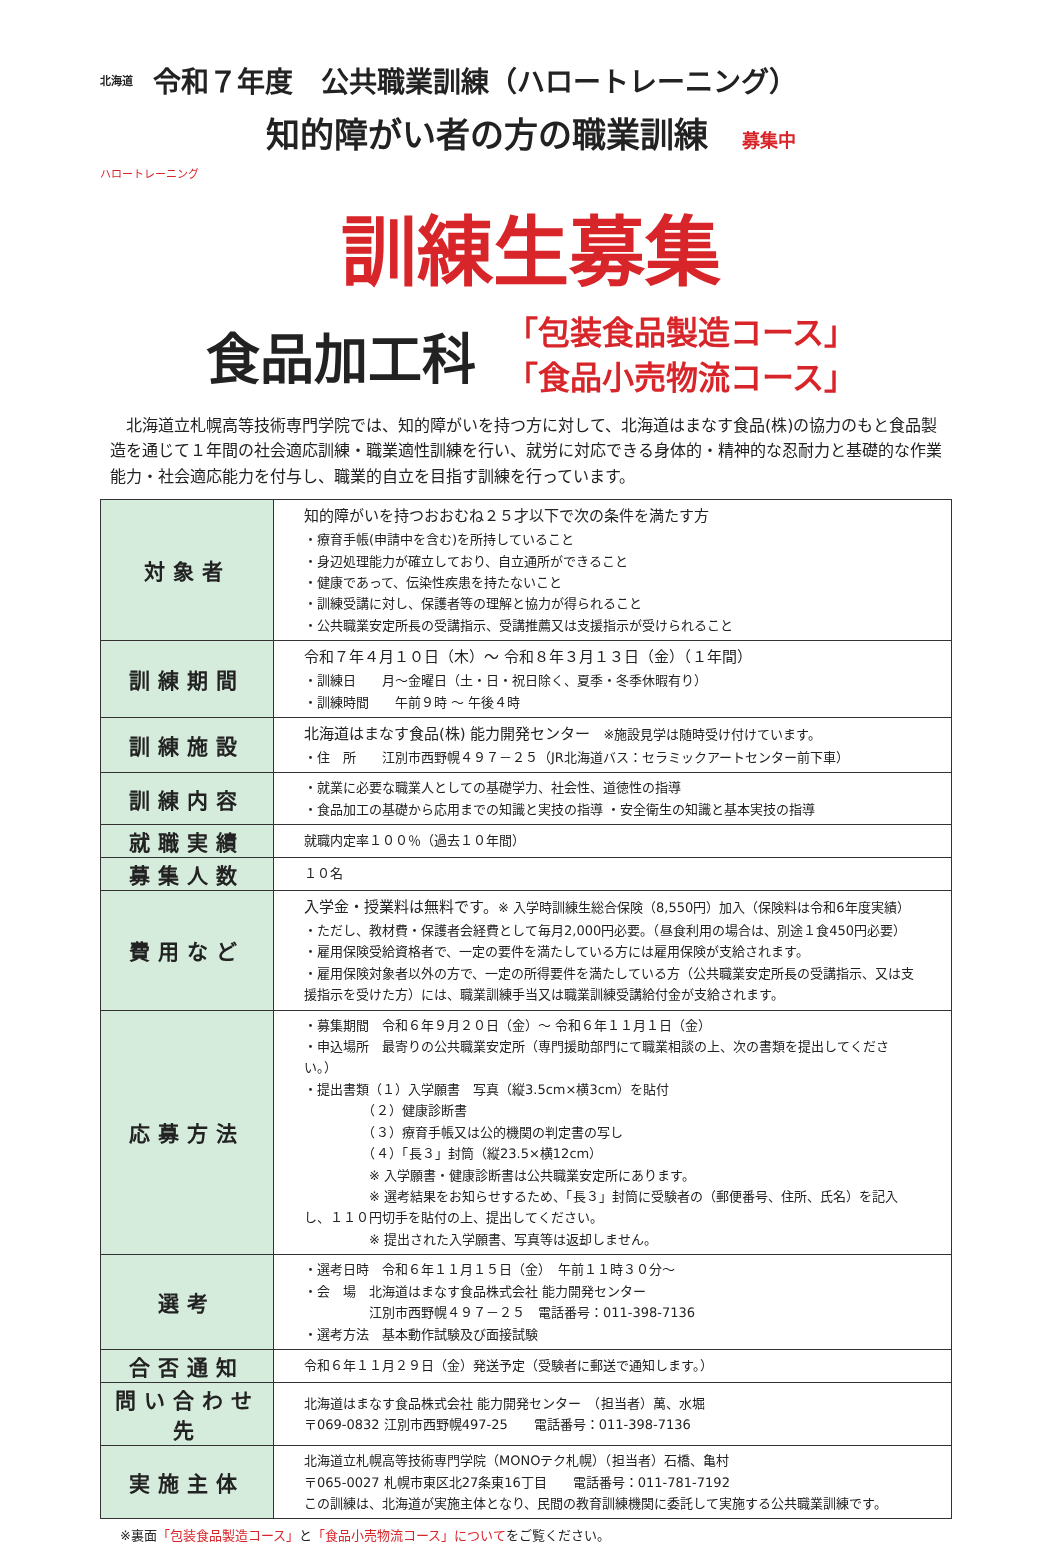北海道 令和７年度　公共職業訓練（ハロートレーニング）
知的障がい者の方の職業訓練　募集中
ハロートレーニング
訓練生募集
食品加工科
「包装食品製造コース」
「食品小売物流コース」
　北海道立札幌高等技術専門学院では、知的障がいを持つ方に対して、北海道はまなす食品(株)の協力のもと食品製造を通じて１年間の社会適応訓練・職業適性訓練を行い、就労に対応できる身体的・精神的な忍耐力と基礎的な作業能力・社会適応能力を付与し、職業的自立を目指す訓練を行っています。
| 対象者 | 知的障がいを持つおおむね２５才以下で次の条件を満たす方 ・療育手帳(申請中を含む)を所持していること ・身辺処理能力が確立しており、自立通所ができること ・健康であって、伝染性疾患を持たないこと ・訓練受講に対し、保護者等の理解と協力が得られること ・公共職業安定所長の受講指示、受講推薦又は支援指示が受けられること |
| 訓練期間 | 令和７年４月１０日（木）～ 令和８年３月１３日（金）（１年間） ・訓練日 月～金曜日（土・日・祝日除く、夏季・冬季休暇有り） ・訓練時間 午前９時 ～ 午後４時 |
| 訓練施設 | 北海道はまなす食品(株) 能力開発センター ※施設見学は随時受け付けています。 ・住 所 江別市西野幌４９７－２５（JR北海道バス：セラミックアートセンター前下車） |
| 訓練内容 | ・就業に必要な職業人としての基礎学力、社会性、道徳性の指導 ・食品加工の基礎から応用までの知識と実技の指導 ・安全衛生の知識と基本実技の指導 |
| 就職実績 | 就職内定率１００％（過去１０年間） |
| 募集人数 | １０名 |
| 費用など | 入学金・授業料は無料です。 ※ 入学時訓練生総合保険（8,550円）加入（保険料は令和6年度実績） ・ただし、教材費・保護者会経費として毎月2,000円必要。（昼食利用の場合は、別途１食450円必要） ・雇用保険受給資格者で、一定の要件を満たしている方には雇用保険が支給されます。 ・雇用保険対象者以外の方で、一定の所得要件を満たしている方（公共職業安定所長の受講指示、又は支援指示を受けた方）には、職業訓練手当又は職業訓練受講給付金が支給されます。 |
| 応募方法 | ・募集期間 令和６年９月２０日（金）～ 令和６年１１月１日（金） ・申込場所 最寄りの公共職業安定所（専門援助部門にて職業相談の上、次の書類を提出してください。） ・提出書類（１）入学願書 写真（縦3.5cm×横3cm）を貼付 （２）健康診断書 （３）療育手帳又は公的機関の判定書の写し （４）「長３」封筒（縦23.5×横12cm） ※ 入学願書・健康診断書は公共職業安定所にあります。 ※ 選考結果をお知らせするため、「長３」封筒に受験者の（郵便番号、住所、氏名）を記入し、１１０円切手を貼付の上、提出してください。 ※ 提出された入学願書、写真等は返却しません。 |
| 選考 | ・選考日時 令和６年１１月１５日（金） 午前１１時３０分～ ・会 場 北海道はまなす食品株式会社 能力開発センター 江別市西野幌４９７－２５ 電話番号：011-398-7136 ・選考方法 基本動作試験及び面接試験 |
| 合否通知 | 令和６年１１月２９日（金）発送予定（受験者に郵送で通知します。） |
| 問い合わせ先 | 北海道はまなす食品株式会社 能力開発センター （担当者）萬、水堀 〒069-0832 江別市西野幌497-25 電話番号：011-398-7136 |
| 実施主体 | 北海道立札幌高等技術専門学院（MONOテク札幌）（担当者）石橋、亀村 〒065-0027 札幌市東区北27条東16丁目 電話番号：011-781-7192 この訓練は、北海道が実施主体となり、民間の教育訓練機関に委託して実施する公共職業訓練です。 |
※裏面「包装食品製造コース」と「食品小売物流コース」についてをご覧ください。